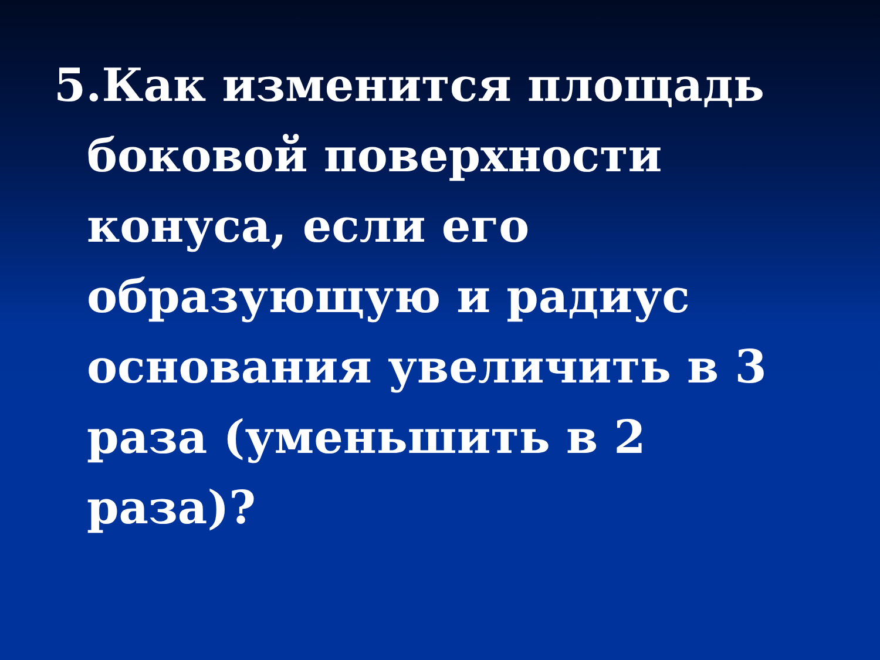5.Как изменится площадь боковой поверхности конуса, если его образующую и радиус основания увеличить в 3 раза (уменьшить в 2 раза)?